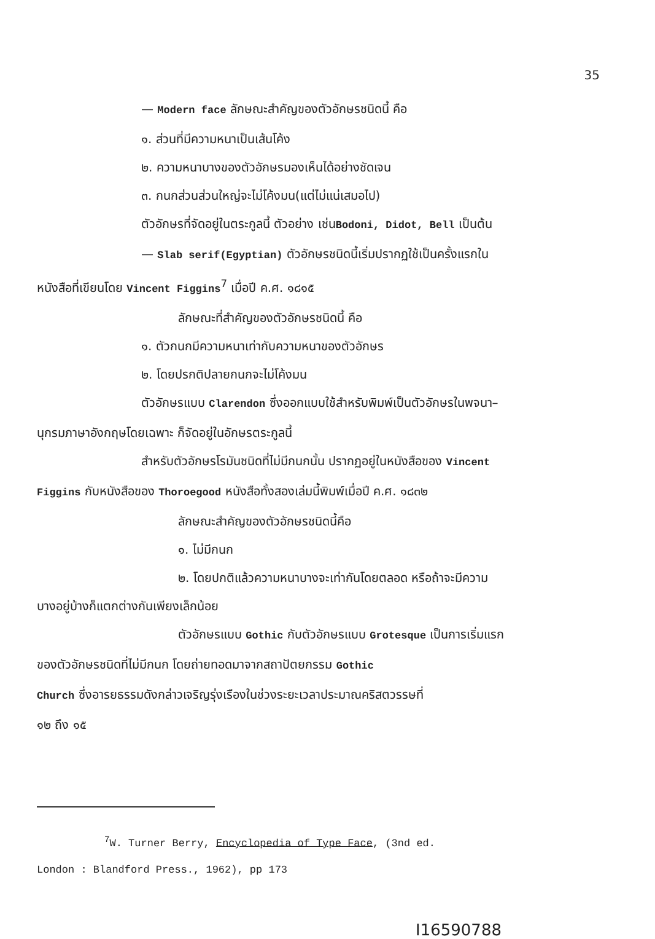35
— Modern face ลักษณะสำคัญของตัวอักษรชนิดนี้ คือ
๑. ส่วนที่มีความหนาเป็นเส้นโค้ง
๒. ความหนาบางของตัวอักษรมองเห็นได้อย่างชัดเจน
๓. กนกส่วนส่วนใหญ่จะไม่โค้งมน(แต่ไม่แน่เสมอไป)
ตัวอักษรที่จัดอยู่ในตระกูลนี้ ตัวอย่าง เช่นBodoni, Didot, Bell เป็นต้น
— Slab serif(Egyptian) ตัวอักษรชนิดนี้เริ่มปรากฏใช้เป็นครั้งแรกใน
หนังสือที่เขียนโดย Vincent Figgins<sup>7</sup> เมื่อปี ค.ศ. ๑๘๑๕
ลักษณะที่สำคัญของตัวอักษรชนิดนี้ คือ
๑. ตัวกนกมีความหนาเท่ากับความหนาของตัวอักษร
๒. โดยปรกติปลายกนกจะไม่โค้งมน
ตัวอักษรแบบ Clarendon ซึ่งออกแบบใช้สำหรับพิมพ์เป็นตัวอักษรในพจนา–
นุกรมภาษาอังกฤษโดยเฉพาะ ก็จัดอยู่ในอักษรตระกูลนี้
สำหรับตัวอักษรโรมันชนิดที่ไม่มีกนกนั้น ปรากฏอยู่ในหนังสือของ Vincent
Figgins กับหนังสือของ Thoroegood หนังสือทั้งสองเล่มนี้พิมพ์เมื่อปี ค.ศ. ๑๘๓๒
ลักษณะสำคัญของตัวอักษรชนิดนี้คือ
๑. ไม่มีกนก
๒. โดยปกติแล้วความหนาบางจะเท่ากันโดยตลอด หรือถ้าจะมีความ
บางอยู่บ้างก็แตกต่างกันเพียงเล็กน้อย
ตัวอักษรแบบ Gothic กับตัวอักษรแบบ Grotesque เป็นการเริ่มแรก
ของตัวอักษรชนิดที่ไม่มีกนก โดยถ่ายทอดมาจากสถาปัตยกรรม Gothic
Church ซึ่งอารยธรรมดังกล่าวเจริญรุ่งเรืองในช่วงระยะเวลาประมาณคริสตวรรษที่
๑๒ ถึง ๑๕
<sup>7</sup> W. Turner Berry, Encyclopedia of Type Face, (3nd ed.
London : Blandford Press., 1962), pp 173
I16590788